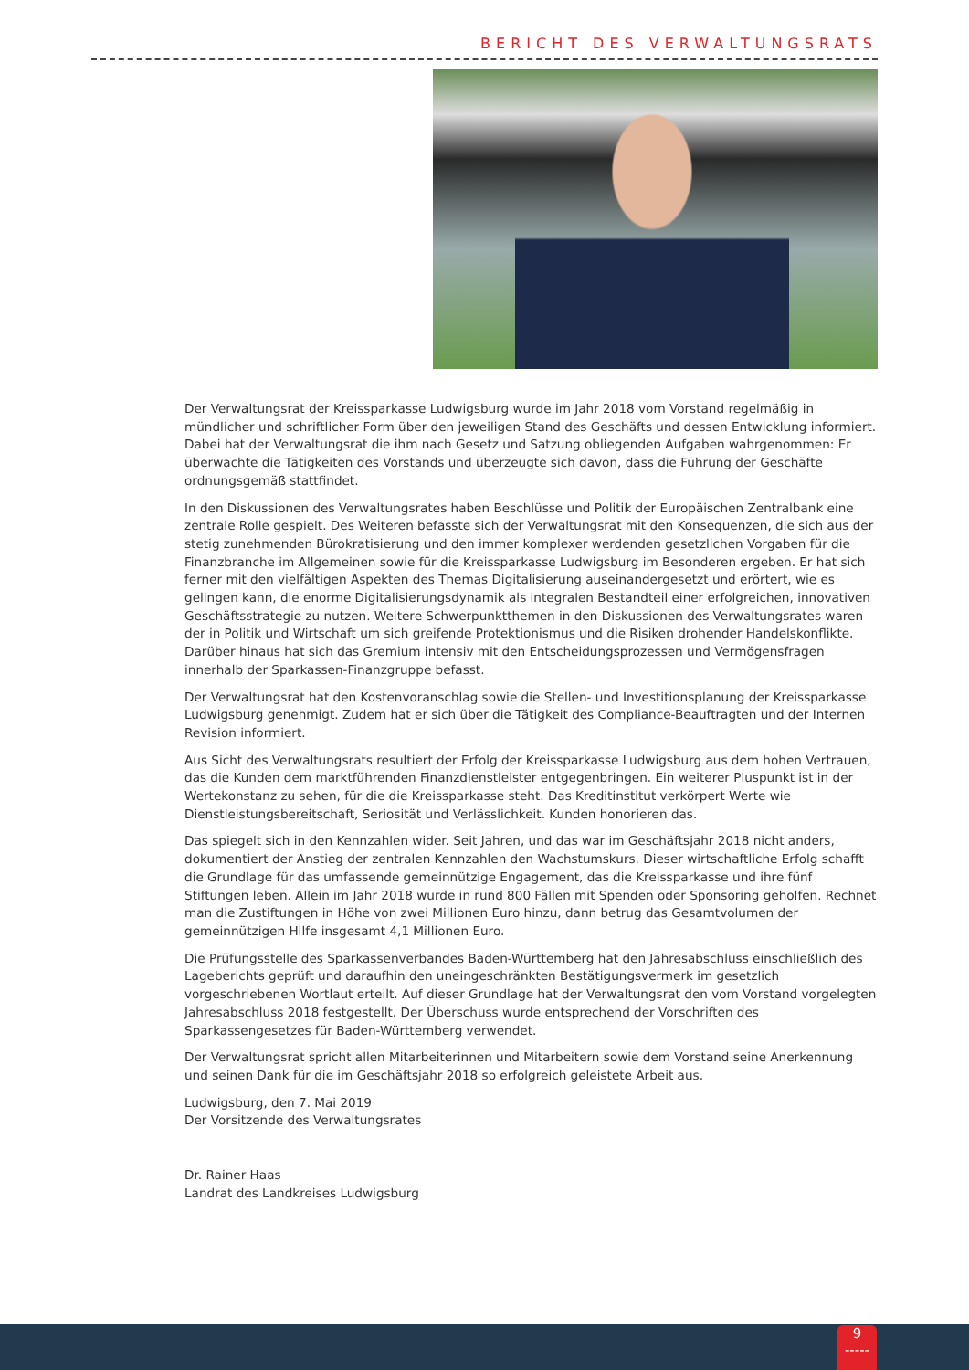BERICHT DES VERWALTUNGSRATS
Der Verwaltungsrat der Kreissparkasse Ludwigsburg wurde im Jahr 2018 vom Vorstand regelmäßig in mündlicher und schriftlicher Form über den jeweiligen Stand des Geschäfts und dessen Entwicklung informiert. Dabei hat der Verwaltungsrat die ihm nach Gesetz und Satzung obliegenden Aufgaben wahrgenommen: Er überwachte die Tätigkeiten des Vorstands und überzeugte sich davon, dass die Führung der Geschäfte ordnungsgemäß stattfindet.
In den Diskussionen des Verwaltungsrates haben Beschlüsse und Politik der Europäischen Zentralbank eine zentrale Rolle gespielt. Des Weiteren befasste sich der Verwaltungsrat mit den Konsequenzen, die sich aus der stetig zunehmenden Bürokratisierung und den immer komplexer werdenden gesetzlichen Vorgaben für die Finanzbranche im Allgemeinen sowie für die Kreissparkasse Ludwigsburg im Besonderen ergeben. Er hat sich ferner mit den vielfältigen Aspekten des Themas Digitalisierung auseinandergesetzt und erörtert, wie es gelingen kann, die enorme Digitalisierungsdynamik als integralen Bestandteil einer erfolgreichen, innovativen Geschäftsstrategie zu nutzen. Weitere Schwerpunktthemen in den Diskussionen des Verwaltungsrates waren der in Politik und Wirtschaft um sich greifende Protektionismus und die Risiken drohender Handelskonflikte. Darüber hinaus hat sich das Gremium intensiv mit den Entscheidungsprozessen und Vermögensfragen innerhalb der Sparkassen-Finanzgruppe befasst.
Der Verwaltungsrat hat den Kostenvoranschlag sowie die Stellen- und Investitionsplanung der Kreissparkasse Ludwigsburg genehmigt. Zudem hat er sich über die Tätigkeit des Compliance-Beauftragten und der Internen Revision informiert.
Aus Sicht des Verwaltungsrats resultiert der Erfolg der Kreissparkasse Ludwigsburg aus dem hohen Vertrauen, das die Kunden dem marktführenden Finanzdienstleister entgegenbringen. Ein weiterer Pluspunkt ist in der Wertekonstanz zu sehen, für die die Kreissparkasse steht. Das Kreditinstitut verkörpert Werte wie Dienstleistungsbereitschaft, Seriosität und Verlässlichkeit. Kunden honorieren das.
Das spiegelt sich in den Kennzahlen wider. Seit Jahren, und das war im Geschäftsjahr 2018 nicht anders, dokumentiert der Anstieg der zentralen Kennzahlen den Wachstumskurs. Dieser wirtschaftliche Erfolg schafft die Grundlage für das umfassende gemeinnützige Engagement, das die Kreissparkasse und ihre fünf Stiftungen leben. Allein im Jahr 2018 wurde in rund 800 Fällen mit Spenden oder Sponsoring geholfen. Rechnet man die Zustiftungen in Höhe von zwei Millionen Euro hinzu, dann betrug das Gesamtvolumen der gemeinnützigen Hilfe insgesamt 4,1 Millionen Euro.
Die Prüfungsstelle des Sparkassenverbandes Baden-Württemberg hat den Jahresabschluss einschließlich des Lageberichts geprüft und daraufhin den uneingeschränkten Bestätigungsvermerk im gesetzlich vorgeschriebenen Wortlaut erteilt. Auf dieser Grundlage hat der Verwaltungsrat den vom Vorstand vorgelegten Jahresabschluss 2018 festgestellt. Der Überschuss wurde entsprechend der Vorschriften des Sparkassengesetzes für Baden-Württemberg verwendet.
Der Verwaltungsrat spricht allen Mitarbeiterinnen und Mitarbeitern sowie dem Vorstand seine Anerkennung und seinen Dank für die im Geschäftsjahr 2018 so erfolgreich geleistete Arbeit aus.
Ludwigsburg, den 7. Mai 2019
Der Vorsitzende des Verwaltungsrates
Dr. Rainer Haas
Landrat des Landkreises Ludwigsburg
9
-----